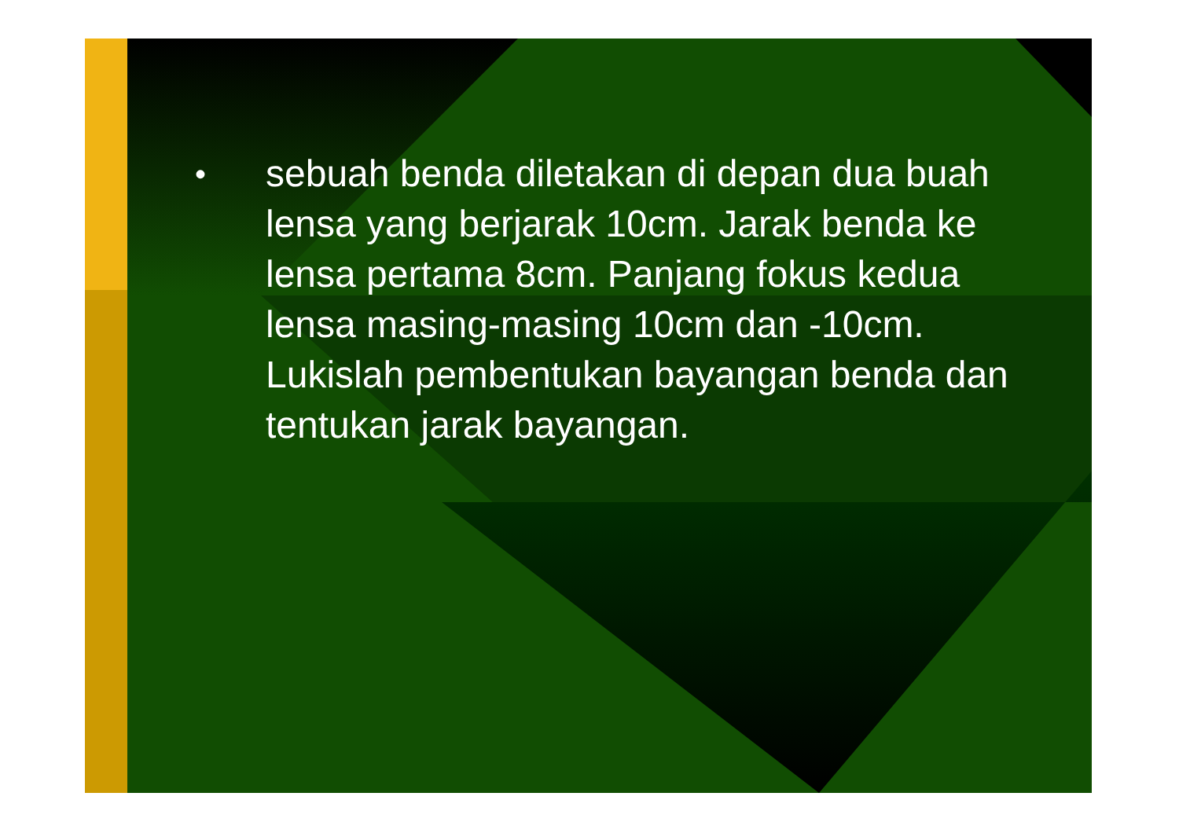•
sebuah benda diletakan di depan dua buah lensa yang berjarak 10cm. Jarak benda ke lensa pertama 8cm. Panjang fokus kedua lensa masing-masing 10cm dan -10cm. Lukislah pembentukan bayangan benda dan tentukan jarak bayangan.